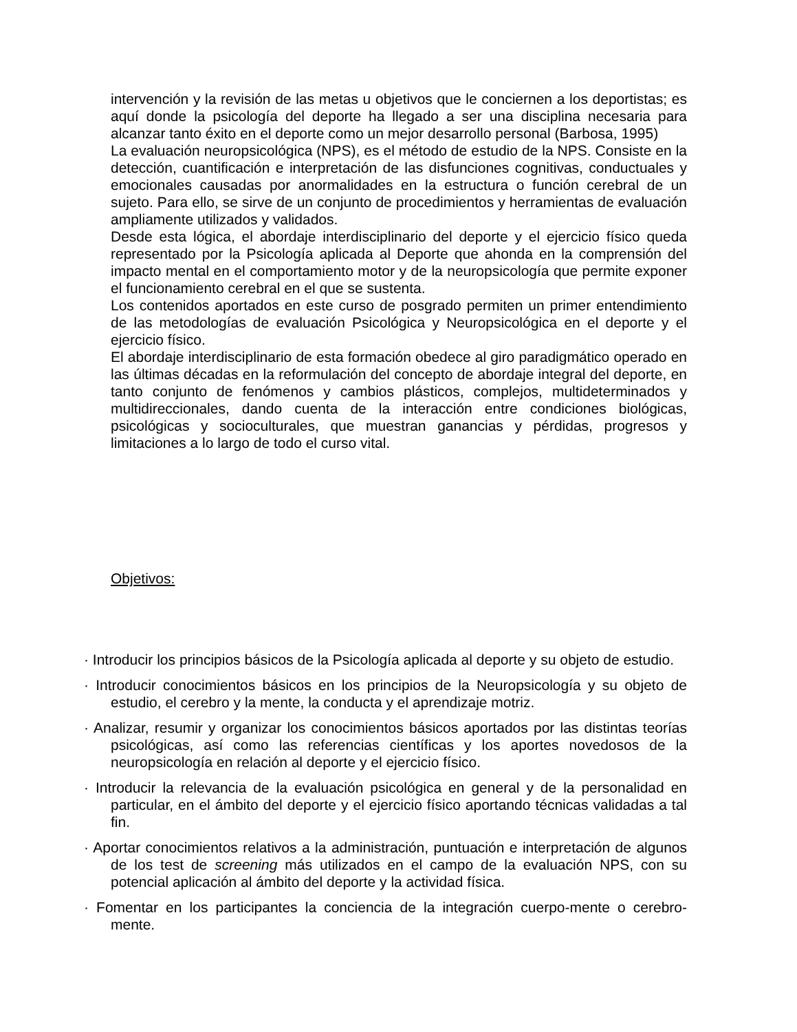intervención y la revisión de las metas u objetivos que le conciernen a los deportistas; es aquí donde la psicología del deporte ha llegado a ser una disciplina necesaria para alcanzar tanto éxito en el deporte como un mejor desarrollo personal (Barbosa, 1995)
La evaluación neuropsicológica (NPS), es el método de estudio de la NPS. Consiste en la detección, cuantificación e interpretación de las disfunciones cognitivas, conductuales y emocionales causadas por anormalidades en la estructura o función cerebral de un sujeto. Para ello, se sirve de un conjunto de procedimientos y herramientas de evaluación ampliamente utilizados y validados.
Desde esta lógica, el abordaje interdisciplinario del deporte y el ejercicio físico queda representado por la Psicología aplicada al Deporte que ahonda en la comprensión del impacto mental en el comportamiento motor y de la neuropsicología que permite exponer el funcionamiento cerebral en el que se sustenta.
Los contenidos aportados en este curso de posgrado permiten un primer entendimiento de las metodologías de evaluación Psicológica y Neuropsicológica en el deporte y el ejercicio físico.
El abordaje interdisciplinario de esta formación obedece al giro paradigmático operado en las últimas décadas en la reformulación del concepto de abordaje integral del deporte, en tanto conjunto de fenómenos y cambios plásticos, complejos, multideterminados y multidireccionales, dando cuenta de la interacción entre condiciones biológicas, psicológicas y socioculturales, que muestran ganancias y pérdidas, progresos y limitaciones a lo largo de todo el curso vital.
Objetivos:
· Introducir los principios básicos de la Psicología aplicada al deporte y su objeto de estudio.
· Introducir conocimientos básicos en los principios de la Neuropsicología y su objeto de estudio, el cerebro y la mente, la conducta y el aprendizaje motriz.
· Analizar, resumir y organizar los conocimientos básicos aportados por las distintas teorías psicológicas, así como las referencias científicas y los aportes novedosos de la neuropsicología en relación al deporte y el ejercicio físico.
· Introducir la relevancia de la evaluación psicológica en general y de la personalidad en particular, en el ámbito del deporte y el ejercicio físico aportando técnicas validadas a tal fin.
· Aportar conocimientos relativos a la administración, puntuación e interpretación de algunos de los test de screening más utilizados en el campo de la evaluación NPS, con su potencial aplicación al ámbito del deporte y la actividad física.
· Fomentar en los participantes la conciencia de la integración cuerpo-mente o cerebro-mente.